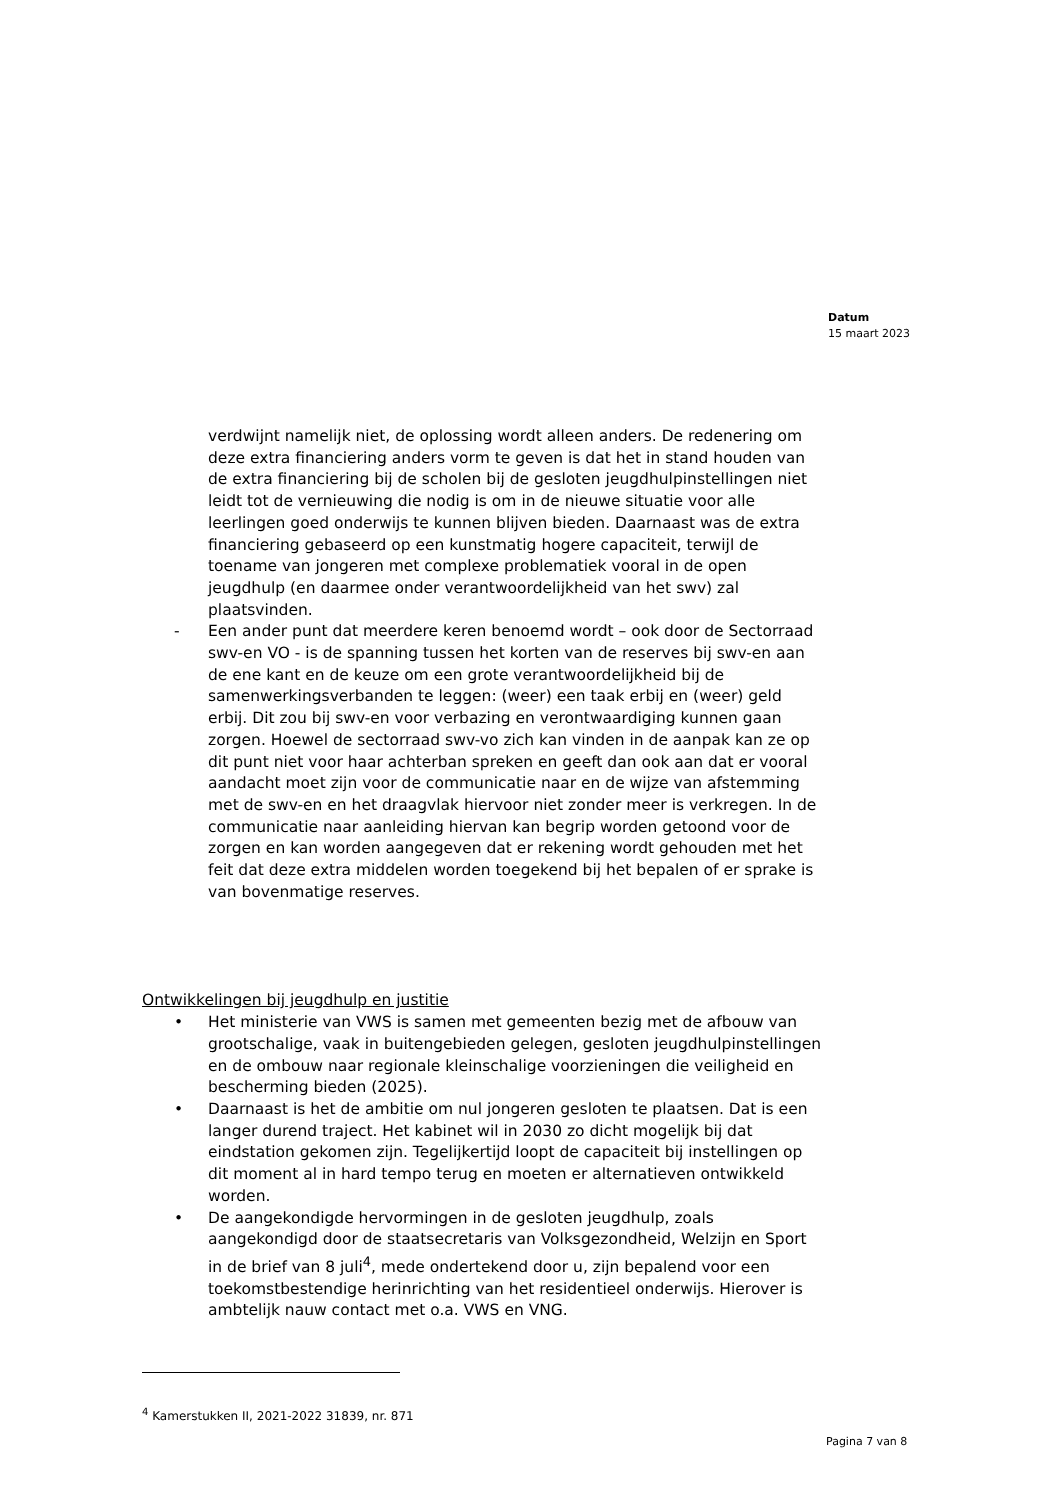Datum
15 maart 2023
verdwijnt namelijk niet, de oplossing wordt alleen anders. De redenering om deze extra financiering anders vorm te geven is dat het in stand houden van de extra financiering bij de scholen bij de gesloten jeugdhulpinstellingen niet leidt tot de vernieuwing die nodig is om in de nieuwe situatie voor alle leerlingen goed onderwijs te kunnen blijven bieden. Daarnaast was de extra financiering gebaseerd op een kunstmatig hogere capaciteit, terwijl de toename van jongeren met complexe problematiek vooral in de open jeugdhulp (en daarmee onder verantwoordelijkheid van het swv) zal plaatsvinden.
- Een ander punt dat meerdere keren benoemd wordt – ook door de Sectorraad swv-en VO - is de spanning tussen het korten van de reserves bij swv-en aan de ene kant en de keuze om een grote verantwoordelijkheid bij de samenwerkingsverbanden te leggen: (weer) een taak erbij en (weer) geld erbij. Dit zou bij swv-en voor verbazing en verontwaardiging kunnen gaan zorgen. Hoewel de sectorraad swv-vo zich kan vinden in de aanpak kan ze op dit punt niet voor haar achterban spreken en geeft dan ook aan dat er vooral aandacht moet zijn voor de communicatie naar en de wijze van afstemming met de swv-en en het draagvlak hiervoor niet zonder meer is verkregen. In de communicatie naar aanleiding hiervan kan begrip worden getoond voor de zorgen en kan worden aangegeven dat er rekening wordt gehouden met het feit dat deze extra middelen worden toegekend bij het bepalen of er sprake is van bovenmatige reserves.
Ontwikkelingen bij jeugdhulp en justitie
• Het ministerie van VWS is samen met gemeenten bezig met de afbouw van grootschalige, vaak in buitengebieden gelegen, gesloten jeugdhulpinstellingen en de ombouw naar regionale kleinschalige voorzieningen die veiligheid en bescherming bieden (2025).
• Daarnaast is het de ambitie om nul jongeren gesloten te plaatsen. Dat is een langer durend traject. Het kabinet wil in 2030 zo dicht mogelijk bij dat eindstation gekomen zijn. Tegelijkertijd loopt de capaciteit bij instellingen op dit moment al in hard tempo terug en moeten er alternatieven ontwikkeld worden.
• De aangekondigde hervormingen in de gesloten jeugdhulp, zoals aangekondigd door de staatsecretaris van Volksgezondheid, Welzijn en Sport in de brief van 8 juli<sup>4</sup>, mede ondertekend door u, zijn bepalend voor een toekomstbestendige herinrichting van het residentieel onderwijs. Hierover is ambtelijk nauw contact met o.a. VWS en VNG.
<sup>4</sup> Kamerstukken II, 2021-2022 31839, nr. 871
Pagina 7 van 8